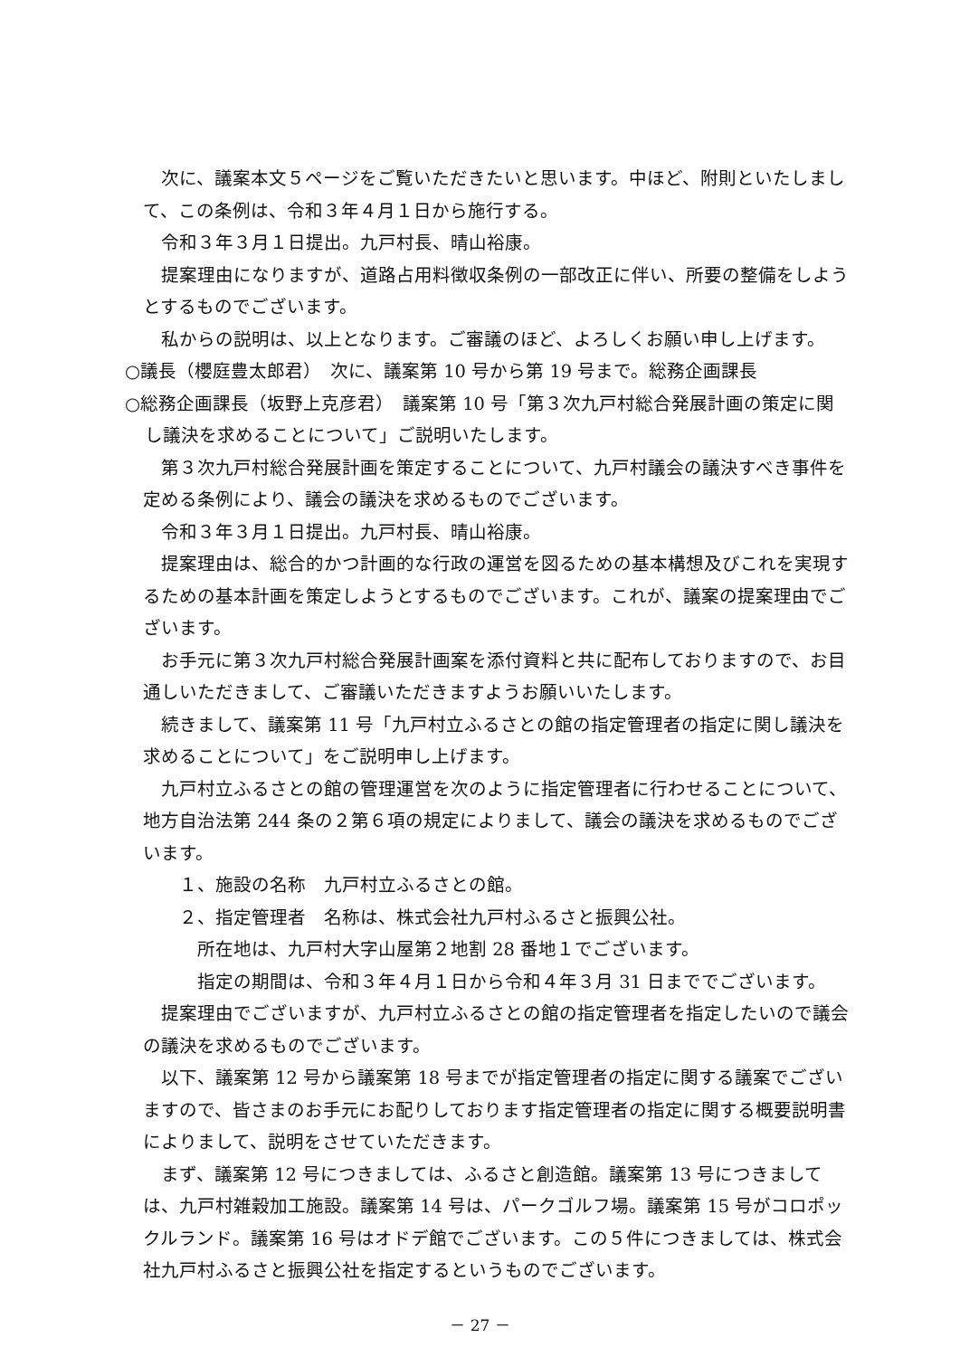次に、議案本文５ページをご覧いただきたいと思います。中ほど、附則といたしまして、この条例は、令和３年４月１日から施行する。
令和３年３月１日提出。九戸村長、晴山裕康。
提案理由になりますが、道路占用料徴収条例の一部改正に伴い、所要の整備をしようとするものでございます。
私からの説明は、以上となります。ご審議のほど、よろしくお願い申し上げます。
○議長（櫻庭豊太郎君）　次に、議案第 10 号から第 19 号まで。総務企画課長
○総務企画課長（坂野上克彦君）　議案第 10 号「第３次九戸村総合発展計画の策定に関し議決を求めることについて」ご説明いたします。
第３次九戸村総合発展計画を策定することについて、九戸村議会の議決すべき事件を定める条例により、議会の議決を求めるものでございます。
令和３年３月１日提出。九戸村長、晴山裕康。
提案理由は、総合的かつ計画的な行政の運営を図るための基本構想及びこれを実現するための基本計画を策定しようとするものでございます。これが、議案の提案理由でございます。
お手元に第３次九戸村総合発展計画案を添付資料と共に配布しておりますので、お目通しいただきまして、ご審議いただきますようお願いいたします。
続きまして、議案第 11 号「九戸村立ふるさとの館の指定管理者の指定に関し議決を求めることについて」をご説明申し上げます。
九戸村立ふるさとの館の管理運営を次のように指定管理者に行わせることについて、地方自治法第 244 条の２第６項の規定によりまして、議会の議決を求めるものでございます。
１、施設の名称　九戸村立ふるさとの館。
２、指定管理者　名称は、株式会社九戸村ふるさと振興公社。
所在地は、九戸村大字山屋第２地割 28 番地１でございます。
指定の期間は、令和３年４月１日から令和４年３月 31 日まででございます。
提案理由でございますが、九戸村立ふるさとの館の指定管理者を指定したいので議会の議決を求めるものでございます。
以下、議案第 12 号から議案第 18 号までが指定管理者の指定に関する議案でございますので、皆さまのお手元にお配りしております指定管理者の指定に関する概要説明書によりまして、説明をさせていただきます。
まず、議案第 12 号につきましては、ふるさと創造館。議案第 13 号につきましては、九戸村雑穀加工施設。議案第 14 号は、パークゴルフ場。議案第 15 号がコロポックルランド。議案第 16 号はオドデ館でございます。この５件につきましては、株式会社九戸村ふるさと振興公社を指定するというものでございます。
－ 27 －